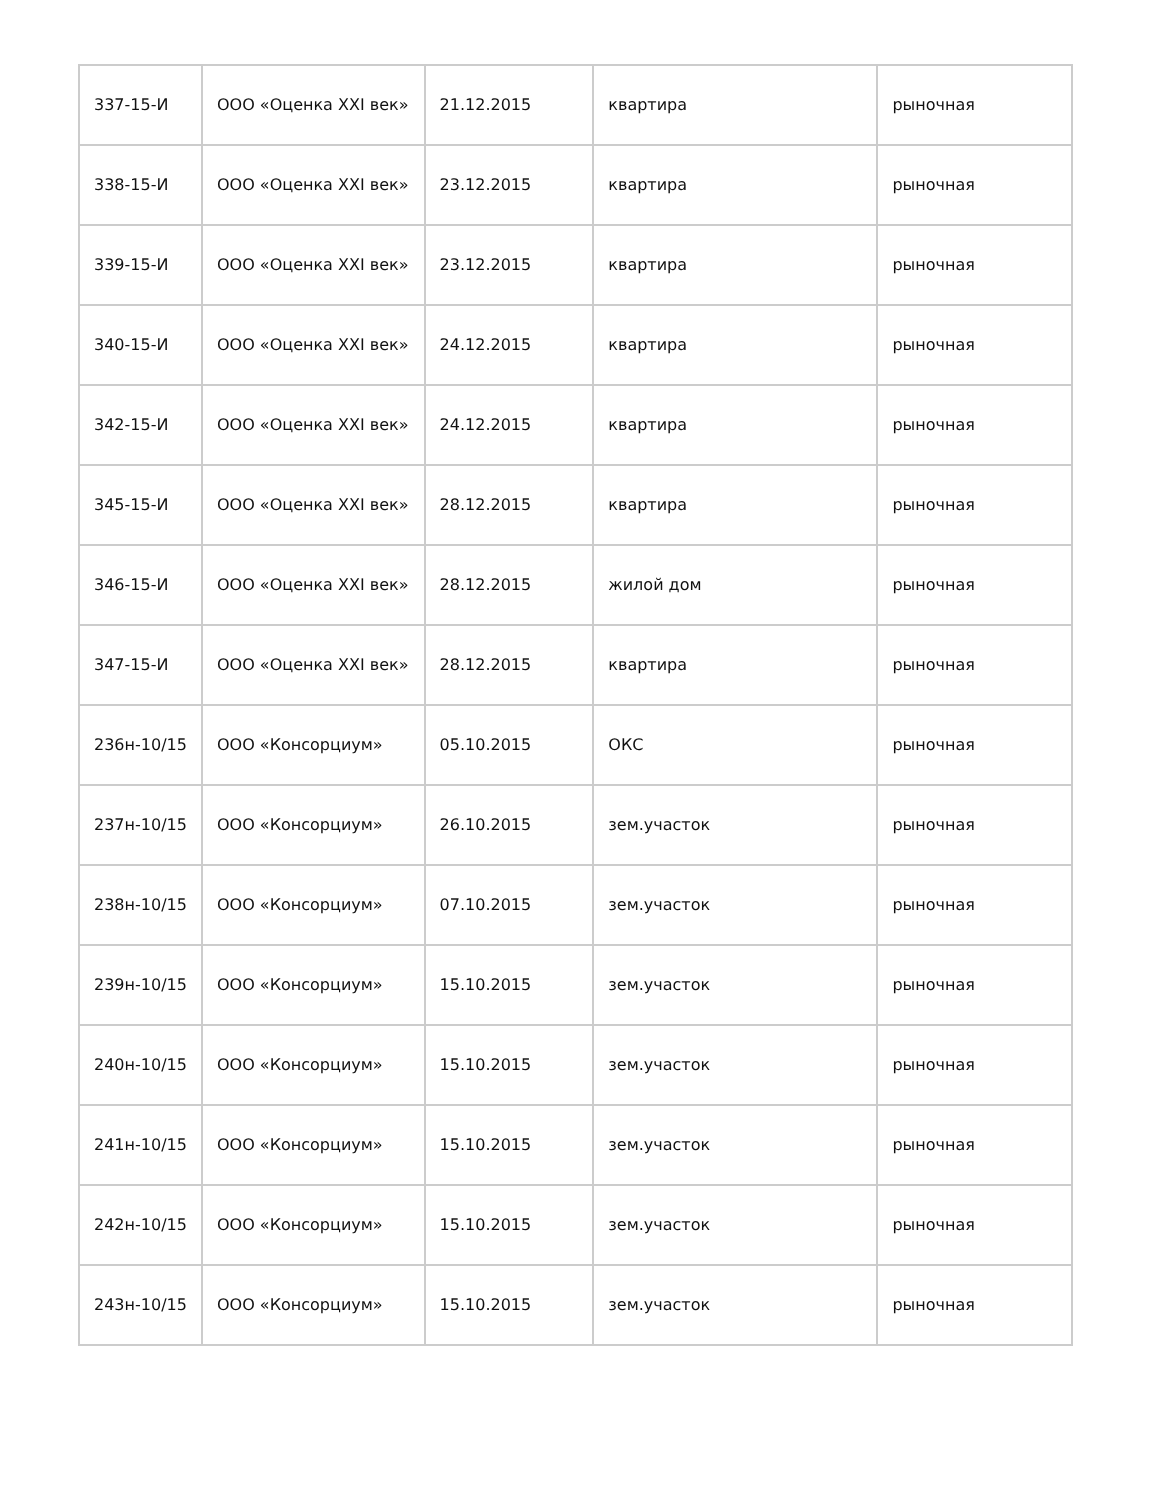| 337-15-И | ООО «Оценка XXI век» | 21.12.2015 | квартира | рыночная |
| 338-15-И | ООО «Оценка XXI век» | 23.12.2015 | квартира | рыночная |
| 339-15-И | ООО «Оценка XXI век» | 23.12.2015 | квартира | рыночная |
| 340-15-И | ООО «Оценка XXI век» | 24.12.2015 | квартира | рыночная |
| 342-15-И | ООО «Оценка XXI век» | 24.12.2015 | квартира | рыночная |
| 345-15-И | ООО «Оценка XXI век» | 28.12.2015 | квартира | рыночная |
| 346-15-И | ООО «Оценка XXI век» | 28.12.2015 | жилой дом | рыночная |
| 347-15-И | ООО «Оценка XXI век» | 28.12.2015 | квартира | рыночная |
| 236н-10/15 | ООО «Консорциум» | 05.10.2015 | ОКС | рыночная |
| 237н-10/15 | ООО «Консорциум» | 26.10.2015 | зем.участок | рыночная |
| 238н-10/15 | ООО «Консорциум» | 07.10.2015 | зем.участок | рыночная |
| 239н-10/15 | ООО «Консорциум» | 15.10.2015 | зем.участок | рыночная |
| 240н-10/15 | ООО «Консорциум» | 15.10.2015 | зем.участок | рыночная |
| 241н-10/15 | ООО «Консорциум» | 15.10.2015 | зем.участок | рыночная |
| 242н-10/15 | ООО «Консорциум» | 15.10.2015 | зем.участок | рыночная |
| 243н-10/15 | ООО «Консорциум» | 15.10.2015 | зем.участок | рыночная |